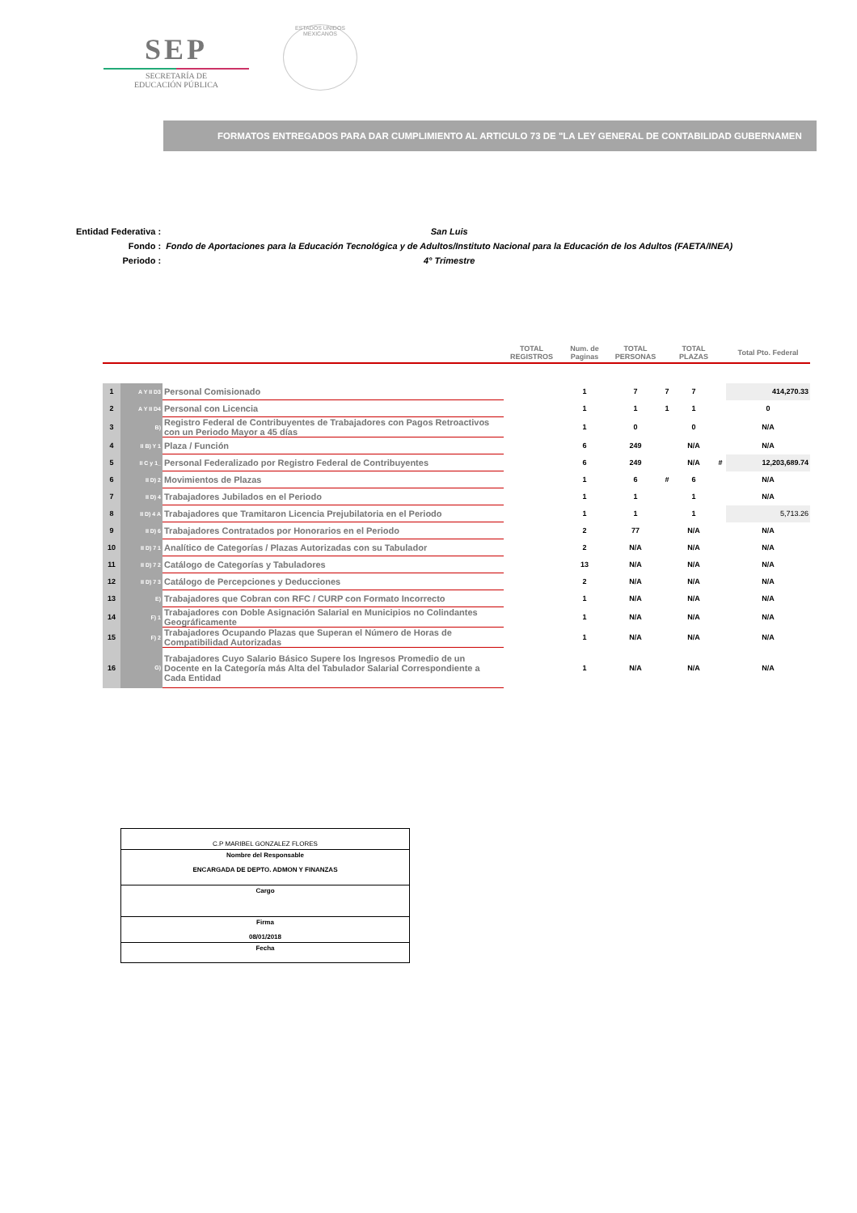SEP
SECRETARÍA DE
EDUCACIÓN PÚBLICA
ESTADOS UNIDOS MEXICANOS
FORMATOS ENTREGADOS PARA DAR CUMPLIMIENTO AL ARTICULO 73 DE "LA LEY GENERAL DE CONTABILIDAD GUBERNAMEN
| Entidad Federativa : | San Luis |
| Fondo : | Fondo de Aportaciones para la Educación Tecnológica y de Adultos/Instituto Nacional para la Educación de los Adultos (FAETA/INEA) |
| Periodo : | 4° Trimestre |
| | | | TOTAL REGISTROS | Num. de Paginas | TOTAL PERSONAS | | TOTAL PLAZAS | | Total Pto. Federal |
| --- | --- | --- | --- | --- | --- | --- | --- | --- | --- |
| 1 | A Y II D3 | Personal Comisionado | | 1 | 7 | 7 | 7 | | 414,270.33 |
| 2 | A Y II D4 | Personal con Licencia | | 1 | 1 | 1 | 1 | | 0 |
| 3 | B) | Registro Federal de Contribuyentes de Trabajadores con Pagos Retroactivos con un Periodo Mayor a 45 días | | 1 | 0 | | 0 | | N/A |
| 4 | II B) Y 1 | Plaza / Función | | 6 | 249 | | N/A | | N/A |
| 5 | II C y 1_ | Personal Federalizado por Registro Federal de Contribuyentes | | 6 | 249 | | N/A | # | 12,203,689.74 |
| 6 | II D) 2 | Movimientos de Plazas | | 1 | 6 | # | 6 | | N/A |
| 7 | II D) 4 | Trabajadores Jubilados en el Periodo | | 1 | 1 | | 1 | | N/A |
| 8 | II D) 4 A | Trabajadores que Tramitaron Licencia Prejubilatoria en el Periodo | | 1 | 1 | | 1 | | 5,713.26 |
| 9 | II D) 6 | Trabajadores Contratados por Honorarios en el Periodo | | 2 | 77 | | N/A | | N/A |
| 10 | II D) 7 1 | Analítico de Categorías / Plazas Autorizadas con su Tabulador | | 2 | N/A | | N/A | | N/A |
| 11 | II D) 7 2 | Catálogo de Categorías y Tabuladores | | 13 | N/A | | N/A | | N/A |
| 12 | II D) 7 3 | Catálogo de Percepciones y Deducciones | | 2 | N/A | | N/A | | N/A |
| 13 | E) | Trabajadores que Cobran con RFC / CURP con Formato Incorrecto | | 1 | N/A | | N/A | | N/A |
| 14 | F) 1 | Trabajadores con Doble Asignación Salarial en Municipios no Colindantes Geográficamente | | 1 | N/A | | N/A | | N/A |
| 15 | F) 2 | Trabajadores Ocupando Plazas que Superan el Número de Horas de Compatibilidad Autorizadas | | 1 | N/A | | N/A | | N/A |
| 16 | G) | Trabajadores Cuyo Salario Básico Supere los Ingresos Promedio de un Docente en la Categoría más Alta del Tabulador Salarial Correspondiente a Cada Entidad | | 1 | N/A | | N/A | | N/A |
| C.P MARIBEL GONZALEZ FLORES |
| Nombre del Responsable ENCARGADA DE DEPTO. ADMON Y FINANZAS |
| Cargo |
| Firma 08/01/2018 |
| Fecha |